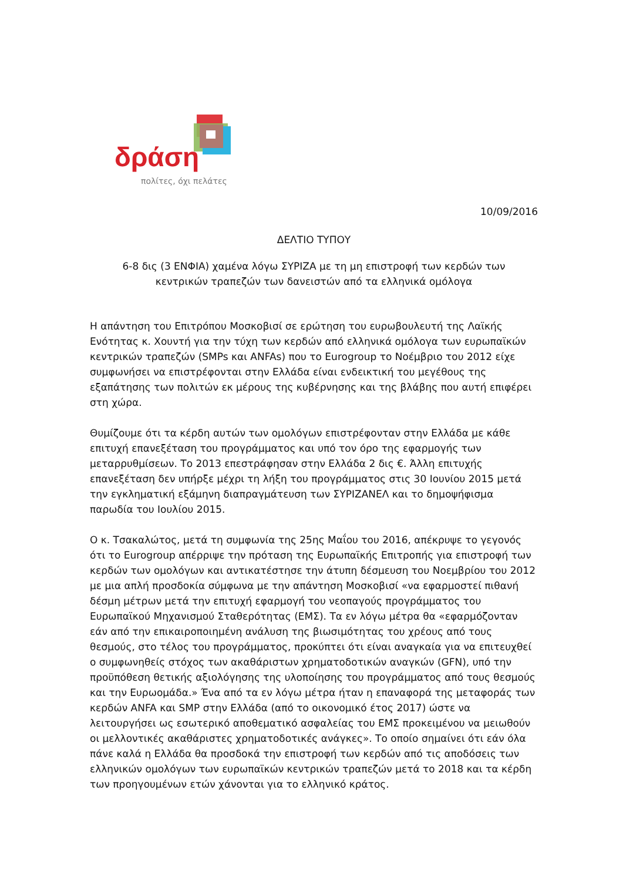δράση
πολίτες, όχι πελάτες
10/09/2016
ΔΕΛΤΙΟ ΤΥΠΟΥ
6-8 δις (3 ΕΝΦΙΑ) χαμένα λόγω ΣΥΡΙΖΑ με τη μη επιστροφή των κερδών των
κεντρικών τραπεζών των δανειστών από τα ελληνικά ομόλογα
Η απάντηση του Επιτρόπου Μοσκοβισί σε ερώτηση του ευρωβουλευτή της Λαϊκής Ενότητας κ. Χουντή για την τύχη των κερδών από ελληνικά ομόλογα των ευρωπαϊκών κεντρικών τραπεζών (SMPs και ANFAs) που το Eurogroup το Νοέμβριο του 2012 είχε συμφωνήσει να επιστρέφονται στην Ελλάδα είναι ενδεικτική του μεγέθους της εξαπάτησης των πολιτών εκ μέρους της κυβέρνησης και της βλάβης που αυτή επιφέρει στη χώρα.
Θυμίζουμε ότι τα κέρδη αυτών των ομολόγων επιστρέφονταν στην Ελλάδα με κάθε επιτυχή επανεξέταση του προγράμματος και υπό τον όρο της εφαρμογής των μεταρρυθμίσεων. Το 2013 επεστράφησαν στην Ελλάδα 2 δις €. Άλλη επιτυχής επανεξέταση δεν υπήρξε μέχρι τη λήξη του προγράμματος στις 30 Ιουνίου 2015 μετά την εγκληματική εξάμηνη διαπραγμάτευση των ΣΥΡΙΖΑΝΕΛ και το δημοψήφισμα παρωδία του Ιουλίου 2015.
Ο κ. Τσακαλώτος, μετά τη συμφωνία της 25ης Μαΐου του 2016, απέκρυψε το γεγονός ότι το Eurogroup απέρριψε την πρόταση της Ευρωπαϊκής Επιτροπής για επιστροφή των κερδών των ομολόγων και αντικατέστησε την άτυπη δέσμευση του Νοεμβρίου του 2012 με μια απλή προσδοκία σύμφωνα με την απάντηση Μοσκοβισί «να εφαρμοστεί πιθανή δέσμη μέτρων μετά την επιτυχή εφαρμογή του νεοπαγούς προγράμματος του Ευρωπαϊκού Μηχανισμού Σταθερότητας (ΕΜΣ). Τα εν λόγω μέτρα θα «εφαρμόζονταν εάν από την επικαιροποιημένη ανάλυση της βιωσιμότητας του χρέους από τους θεσμούς, στο τέλος του προγράμματος, προκύπτει ότι είναι αναγκαία για να επιτευχθεί ο συμφωνηθείς στόχος των ακαθάριστων χρηματοδοτικών αναγκών (GFN), υπό την προϋπόθεση θετικής αξιολόγησης της υλοποίησης του προγράμματος από τους θεσμούς και την Ευρωομάδα.» Ένα από τα εν λόγω μέτρα ήταν η επαναφορά της μεταφοράς των κερδών ANFA και SMP στην Ελλάδα (από το οικονομικό έτος 2017) ώστε να λειτουργήσει ως εσωτερικό αποθεματικό ασφαλείας του ΕΜΣ προκειμένου να μειωθούν οι μελλοντικές ακαθάριστες χρηματοδοτικές ανάγκες». Το οποίο σημαίνει ότι εάν όλα πάνε καλά η Ελλάδα θα προσδοκά την επιστροφή των κερδών από τις αποδόσεις των ελληνικών ομολόγων των ευρωπαϊκών κεντρικών τραπεζών μετά το 2018 και τα κέρδη των προηγουμένων ετών χάνονται για το ελληνικό κράτος.